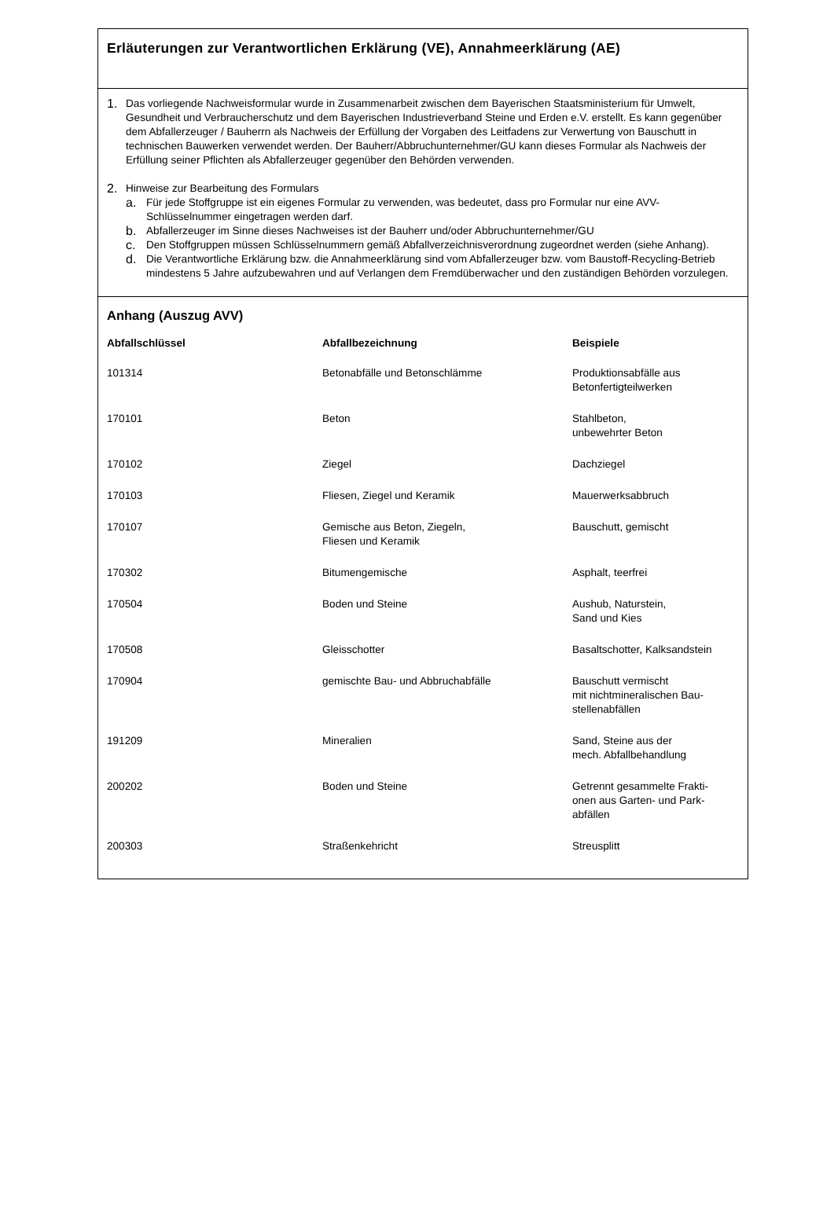Erläuterungen zur Verantwortlichen Erklärung (VE), Annahmeerklärung (AE)
1.
Das vorliegende Nachweisformular wurde in Zusammenarbeit zwischen dem Bayerischen Staatsministerium für Umwelt, Gesundheit und Verbraucherschutz und dem Bayerischen Industrieverband Steine und Erden e.V. erstellt. Es kann gegenüber dem Abfallerzeuger / Bauherrn als Nachweis der Erfüllung der Vorgaben des Leitfadens zur Verwertung von Bauschutt in technischen Bauwerken verwendet werden. Der Bauherr/Abbruchunternehmer/GU kann dieses Formular als Nachweis der Erfüllung seiner Pflichten als Abfallerzeuger gegenüber den Behörden verwenden.
2.
Hinweise zur Bearbeitung des Formulars
a.
Für jede Stoffgruppe ist ein eigenes Formular zu verwenden, was bedeutet, dass pro Formular nur eine AVV-Schlüsselnummer eingetragen werden darf.
b.
Abfallerzeuger im Sinne dieses Nachweises ist der Bauherr und/oder Abbruchunternehmer/GU
c.
Den Stoffgruppen müssen Schlüsselnummern gemäß Abfallverzeichnisverordnung zugeordnet werden (siehe Anhang).
d.
Die Verantwortliche Erklärung bzw. die Annahmeerklärung sind vom Abfallerzeuger bzw. vom Baustoff-Recycling-Betrieb mindestens 5 Jahre aufzubewahren und auf Verlangen dem Fremdüberwacher und den zuständigen Behörden vorzulegen.
Anhang (Auszug AVV)
| Abfallschlüssel | Abfallbezeichnung | Beispiele |
| --- | --- | --- |
| 101314 | Betonabfälle und Betonschlämme | Produktionsabfälle aus Betonfertigteilwerken |
| 170101 | Beton | Stahlbeton, unbewehrter Beton |
| 170102 | Ziegel | Dachziegel |
| 170103 | Fliesen, Ziegel und Keramik | Mauerwerksabbruch |
| 170107 | Gemische aus Beton, Ziegeln, Fliesen und Keramik | Bauschutt, gemischt |
| 170302 | Bitumengemische | Asphalt, teerfrei |
| 170504 | Boden und Steine | Aushub, Naturstein, Sand und Kies |
| 170508 | Gleisschotter | Basaltschotter, Kalksandstein |
| 170904 | gemischte Bau- und Abbruchabfälle | Bauschutt vermischt mit nichtmineralischen Bau- stellenabfällen |
| 191209 | Mineralien | Sand, Steine aus der mech. Abfallbehandlung |
| 200202 | Boden und Steine | Getrennt gesammelte Frakti- onen aus Garten- und Park- abfällen |
| 200303 | Straßenkehricht | Streusplitt |